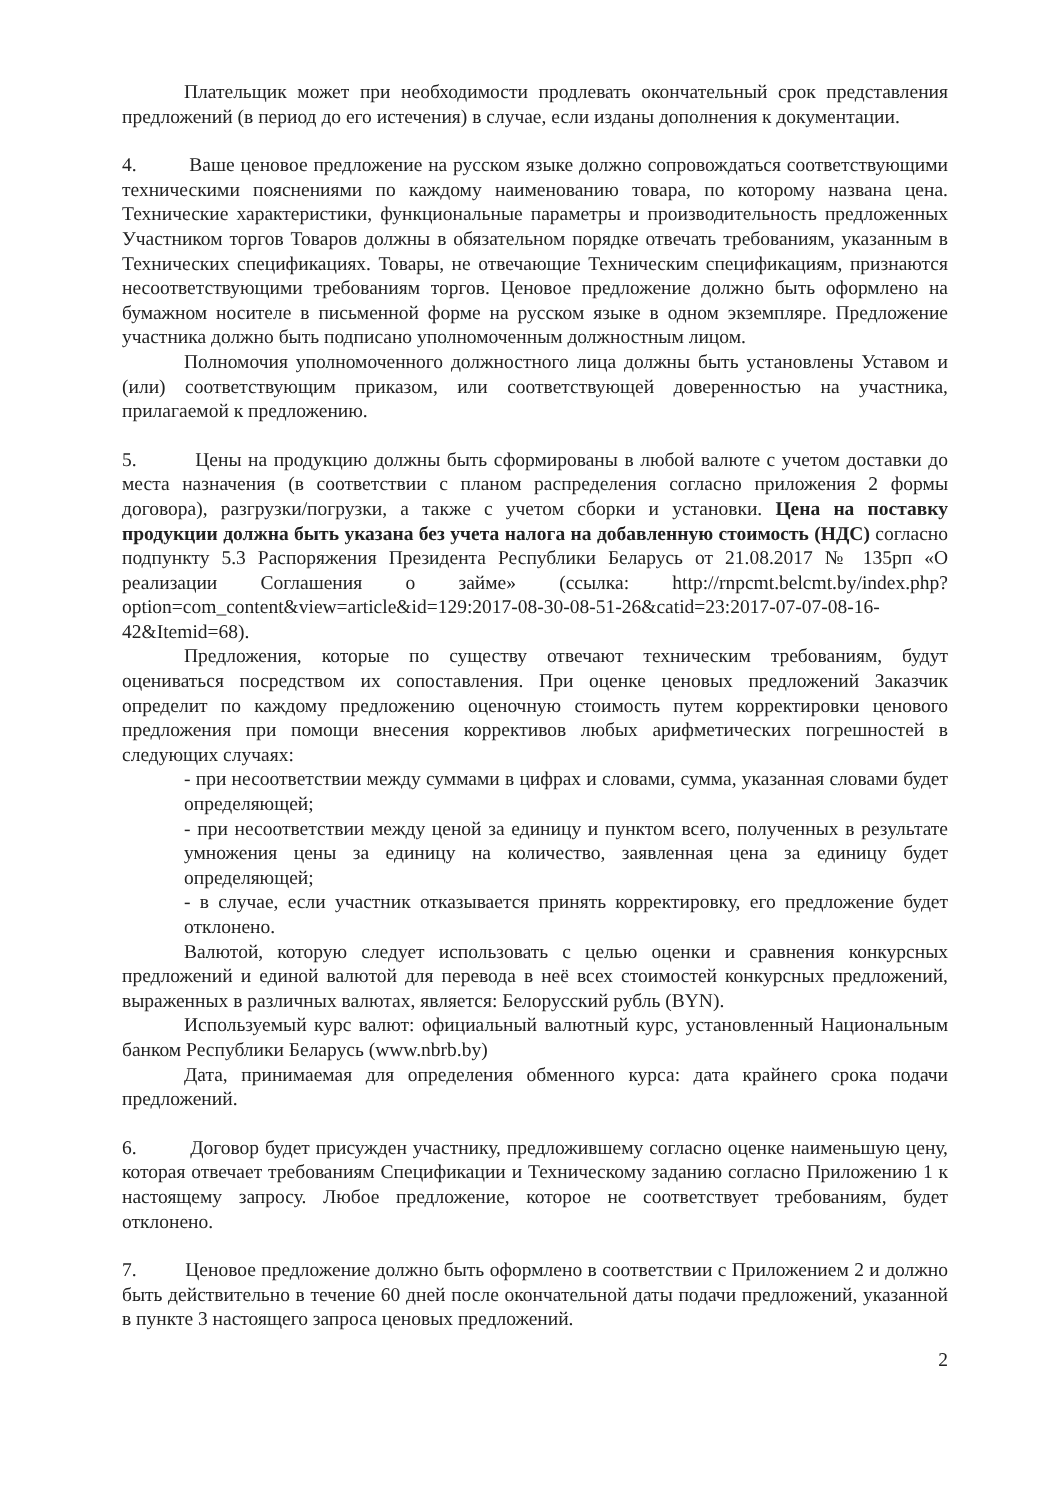Плательщик может при необходимости продлевать окончательный срок представления предложений (в период до его истечения) в случае, если изданы дополнения к документации.
4. Ваше ценовое предложение на русском языке должно сопровождаться соответствующими техническими пояснениями по каждому наименованию товара, по которому названа цена. Технические характеристики, функциональные параметры и производительность предложенных Участником торгов Товаров должны в обязательном порядке отвечать требованиям, указанным в Технических спецификациях. Товары, не отвечающие Техническим спецификациям, признаются несоответствующими требованиям торгов. Ценовое предложение должно быть оформлено на бумажном носителе в письменной форме на русском языке в одном экземпляре. Предложение участника должно быть подписано уполномоченным должностным лицом.
Полномочия уполномоченного должностного лица должны быть установлены Уставом и (или) соответствующим приказом, или соответствующей доверенностью на участника, прилагаемой к предложению.
5. Цены на продукцию должны быть сформированы в любой валюте с учетом доставки до места назначения (в соответствии с планом распределения согласно приложения 2 формы договора), разгрузки/погрузки, а также с учетом сборки и установки. Цена на поставку продукции должна быть указана без учета налога на добавленную стоимость (НДС) согласно подпункту 5.3 Распоряжения Президента Республики Беларусь от 21.08.2017 № 135рп «О реализации Соглашения о займе» (ссылка: http://rnpcmt.belcmt.by/index.php?option=com_content&view=article&id=129:2017-08-30-08-51-26&catid=23:2017-07-07-08-16-42&Itemid=68).
Предложения, которые по существу отвечают техническим требованиям, будут оцениваться посредством их сопоставления. При оценке ценовых предложений Заказчик определит по каждому предложению оценочную стоимость путем корректировки ценового предложения при помощи внесения коррективов любых арифметических погрешностей в следующих случаях:
- при несоответствии между суммами в цифрах и словами, сумма, указанная словами будет определяющей;
- при несоответствии между ценой за единицу и пунктом всего, полученных в результате умножения цены за единицу на количество, заявленная цена за единицу будет определяющей;
- в случае, если участник отказывается принять корректировку, его предложение будет отклонено.
Валютой, которую следует использовать с целью оценки и сравнения конкурсных предложений и единой валютой для перевода в неё всех стоимостей конкурсных предложений, выраженных в различных валютах, является: Белорусский рубль (BYN).
Используемый курс валют: официальный валютный курс, установленный Национальным банком Республики Беларусь (www.nbrb.by)
Дата, принимаемая для определения обменного курса: дата крайнего срока подачи предложений.
6. Договор будет присужден участнику, предложившему согласно оценке наименьшую цену, которая отвечает требованиям Спецификации и Техническому заданию согласно Приложению 1 к настоящему запросу. Любое предложение, которое не соответствует требованиям, будет отклонено.
7. Ценовое предложение должно быть оформлено в соответствии с Приложением 2 и должно быть действительно в течение 60 дней после окончательной даты подачи предложений, указанной в пункте 3 настоящего запроса ценовых предложений.
2